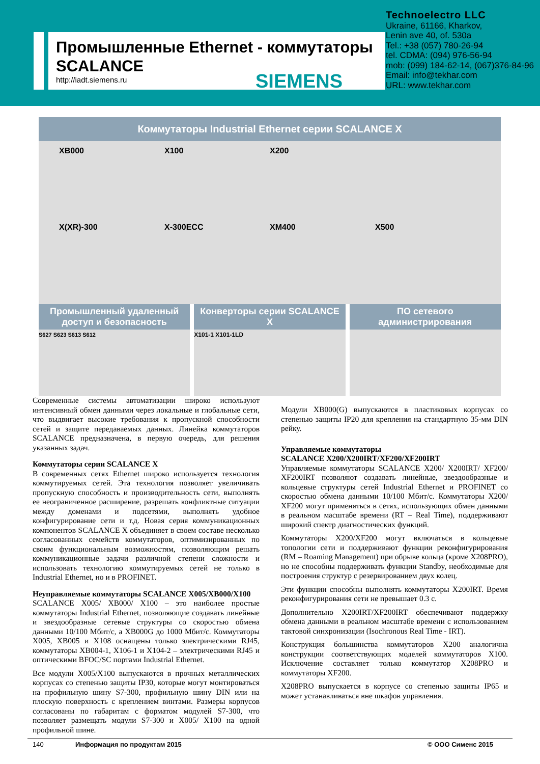Промышленные Ethernet - коммутаторы
SCALANCE
http://iadt.siemens.ru
SIEMENS
Technoelectro LLC
Ukraine, 61166, Kharkov,
Lenin ave 40, of. 530a
Tel.: +38 (057) 780-26-94
tel. CDMA: (094) 976-56-94
mob: (099) 184-62-14, (067)376-84-96
Email: info@tekhar.com
URL: www.tekhar.com
Коммутаторы Industrial Ethernet серии SCALANCE X
XB000 X100 X200 X(XR)-300 X-300ECC XM400 X500
Промышленный удаленный доступ и безопасность
S627 S623 S613 S612
Конверторы серии SCALANCE X
X101-1 X101-1LD
ПО сетевого администрирования
Современные системы автоматизации широко используют интенсивный обмен данными через локальные и глобальные сети, что выдвигает высокие требования к пропускной способности сетей и защите передаваемых данных. Линейка коммутаторов SCALANCE предназначена, в первую очередь, для решения указанных задач.
Коммутаторы серии SCALANCE X
В современных сетях Ethernet широко используется технология коммутируемых сетей. Эта технология позволяет увеличивать пропускную способность и производительность сети, выполнять ее неограниченное расширение, разрешать конфликтные ситуации между доменами и подсетями, выполнять удобное конфигурирование сети и т.д. Новая серия коммуникационных компонентов SCALANCE X объединяет в своем составе несколько согласованных семейств коммутаторов, оптимизированных по своим функциональным возможностям, позволяющим решать коммуникационные задачи различной степени сложности и использовать технологию коммутируемых сетей не только в Industrial Ethernet, но и в PROFINET.
Неуправляемые коммутаторы SCALANCE X005/XB000/X100
SCALANCE X005/ XB000/ X100 – это наиболее простые коммутаторы Industrial Ethernet, позволяющие создавать линейные и звездообразные сетевые структуры со скоростью обмена данными 10/100 Мбит/с, а XB000G до 1000 Мбит/с. Коммутаторы X005, XB005 и X108 оснащены только электрическими RJ45, коммутаторы XB004-1, X106-1 и X104-2 – электрическими RJ45 и оптическими BFOC/SC портами Industrial Ethernet.
Все модули X005/X100 выпускаются в прочных металлических корпусах со степенью защиты IP30, которые могут монтироваться на профильную шину S7-300, профильную шину DIN или на плоскую поверхность с креплением винтами. Размеры корпусов согласованы по габаритам с форматом модулей S7-300, что позволяет размещать модули S7-300 и X005/ X100 на одной профильной шине.
Модули XB000(G) выпускаются в пластиковых корпусах со степенью защиты IP20 для крепления на стандартную 35-мм DIN рейку.
Управляемые коммутаторы
SCALANCE X200/X200IRT/XF200/XF200IRT
Управляемые коммутаторы SCALANCE X200/ X200IRT/ XF200/ XF200IRT позволяют создавать линейные, звездообразные и кольцевые структуры сетей Industrial Ethernet и PROFINET со скоростью обмена данными 10/100 Мбит/с. Коммутаторы X200/ XF200 могут применяться в сетях, использующих обмен данными в реальном масштабе времени (RT – Real Time), поддерживают широкий спектр диагностических функций.
Коммутаторы X200/XF200 могут включаться в кольцевые топологии сети и поддерживают функции реконфигурирования (RM – Roaming Management) при обрыве кольца (кроме X208PRO), но не способны поддерживать функции Standby, необходимые для построения структур с резервированием двух колец.
Эти функции способны выполнять коммутаторы X200IRT. Время реконфигурирования сети не превышает 0.3 с.
Дополнительно X200IRT/XF200IRT обеспечивают поддержку обмена данными в реальном масштабе времени с использованием тактовой синхронизации (Isochronous Real Time - IRT).
Конструкция большинства коммутаторов X200 аналогична конструкции соответствующих моделей коммутаторов X100. Исключение составляет только коммутатор X208PRO и коммутаторы XF200.
X208PRO выпускается в корпусе со степенью защиты IP65 и может устанавливаться вне шкафов управления.
140 Информация по продуктам 2015 © ООО Сименс 2015